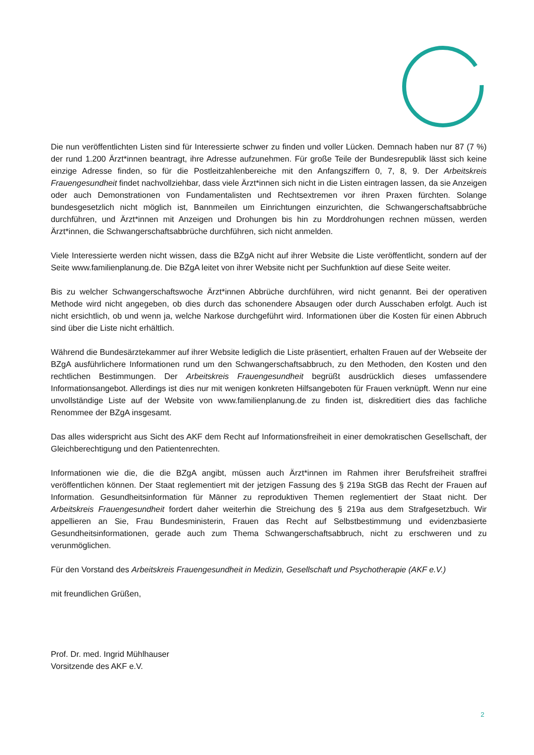Die nun veröffentlichten Listen sind für Interessierte schwer zu finden und voller Lücken. Demnach haben nur 87 (7 %) der rund 1.200 Ärzt*innen beantragt, ihre Adresse aufzunehmen. Für große Teile der Bundesrepublik lässt sich keine einzige Adresse finden, so für die Postleitzahlenbereiche mit den Anfangsziffern 0, 7, 8, 9. Der Arbeitskreis Frauengesundheit findet nachvollziehbar, dass viele Ärzt*innen sich nicht in die Listen eintragen lassen, da sie Anzeigen oder auch Demonstrationen von Fundamentalisten und Rechtsextremen vor ihren Praxen fürchten. Solange bundesgesetzlich nicht möglich ist, Bannmeilen um Einrichtungen einzurichten, die Schwangerschaftsabbrüche durchführen, und Ärzt*innen mit Anzeigen und Drohungen bis hin zu Morddrohungen rechnen müssen, werden Ärzt*innen, die Schwangerschaftsabbrüche durchführen, sich nicht anmelden.
Viele Interessierte werden nicht wissen, dass die BZgA nicht auf ihrer Website die Liste veröffentlicht, sondern auf der Seite www.familienplanung.de. Die BZgA leitet von ihrer Website nicht per Suchfunktion auf diese Seite weiter.
Bis zu welcher Schwangerschaftswoche Ärzt*innen Abbrüche durchführen, wird nicht genannt. Bei der operativen Methode wird nicht angegeben, ob dies durch das schonendere Absaugen oder durch Ausschaben erfolgt. Auch ist nicht ersichtlich, ob und wenn ja, welche Narkose durchgeführt wird. Informationen über die Kosten für einen Abbruch sind über die Liste nicht erhältlich.
Während die Bundesärztekammer auf ihrer Website lediglich die Liste präsentiert, erhalten Frauen auf der Webseite der BZgA ausführlichere Informationen rund um den Schwangerschaftsabbruch, zu den Methoden, den Kosten und den rechtlichen Bestimmungen. Der Arbeitskreis Frauengesundheit begrüßt ausdrücklich dieses umfassendere Informationsangebot. Allerdings ist dies nur mit wenigen konkreten Hilfsangeboten für Frauen verknüpft. Wenn nur eine unvollständige Liste auf der Website von www.familienplanung.de zu finden ist, diskreditiert dies das fachliche Renommee der BZgA insgesamt.
Das alles widerspricht aus Sicht des AKF dem Recht auf Informationsfreiheit in einer demokratischen Gesellschaft, der Gleichberechtigung und den Patientenrechten.
Informationen wie die, die die BZgA angibt, müssen auch Ärzt*innen im Rahmen ihrer Berufsfreiheit straffrei veröffentlichen können. Der Staat reglementiert mit der jetzigen Fassung des § 219a StGB das Recht der Frauen auf Information. Gesundheitsinformation für Männer zu reproduktiven Themen reglementiert der Staat nicht. Der Arbeitskreis Frauengesundheit fordert daher weiterhin die Streichung des § 219a aus dem Strafgesetzbuch. Wir appellieren an Sie, Frau Bundesministerin, Frauen das Recht auf Selbstbestimmung und evidenzbasierte Gesundheitsinformationen, gerade auch zum Thema Schwangerschaftsabbruch, nicht zu erschweren und zu verunmöglichen.
Für den Vorstand des Arbeitskreis Frauengesundheit in Medizin, Gesellschaft und Psychotherapie (AKF e.V.)
mit freundlichen Grüßen,
Prof. Dr. med. Ingrid Mühlhauser
Vorsitzende des AKF e.V.
2